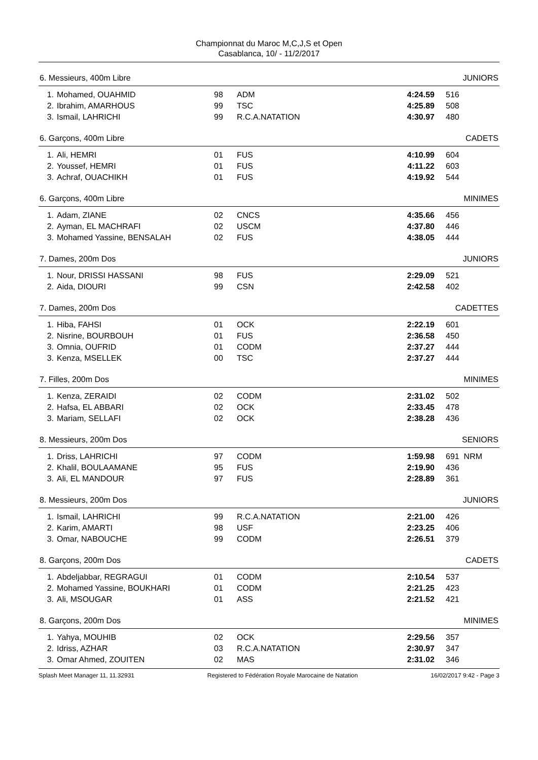Championnat du Maroc M,C,J,S et Open
Casablanca, 10/ - 11/2/2017
6. Messieurs, 400m Libre JUNIORS
| 1. | Mohamed, OUAHMID | 98 | ADM | 4:24.59 | 516 |
| 2. | Ibrahim, AMARHOUS | 99 | TSC | 4:25.89 | 508 |
| 3. | Ismail, LAHRICHI | 99 | R.C.A.NATATION | 4:30.97 | 480 |
6. Garçons, 400m Libre CADETS
| 1. | Ali, HEMRI | 01 | FUS | 4:10.99 | 604 |
| 2. | Youssef, HEMRI | 01 | FUS | 4:11.22 | 603 |
| 3. | Achraf, OUACHIKH | 01 | FUS | 4:19.92 | 544 |
6. Garçons, 400m Libre MINIMES
| 1. | Adam, ZIANE | 02 | CNCS | 4:35.66 | 456 |
| 2. | Ayman, EL MACHRAFI | 02 | USCM | 4:37.80 | 446 |
| 3. | Mohamed Yassine, BENSALAH | 02 | FUS | 4:38.05 | 444 |
7. Dames, 200m Dos JUNIORS
| 1. | Nour, DRISSI HASSANI | 98 | FUS | 2:29.09 | 521 |
| 2. | Aida, DIOURI | 99 | CSN | 2:42.58 | 402 |
7. Dames, 200m Dos CADETTES
| 1. | Hiba, FAHSI | 01 | OCK | 2:22.19 | 601 |
| 2. | Nisrine, BOURBOUH | 01 | FUS | 2:36.58 | 450 |
| 3. | Omnia, OUFRID | 01 | CODM | 2:37.27 | 444 |
| 3. | Kenza, MSELLEK | 00 | TSC | 2:37.27 | 444 |
7. Filles, 200m Dos MINIMES
| 1. | Kenza, ZERAIDI | 02 | CODM | 2:31.02 | 502 |
| 2. | Hafsa, EL ABBARI | 02 | OCK | 2:33.45 | 478 |
| 3. | Mariam, SELLAFI | 02 | OCK | 2:38.28 | 436 |
8. Messieurs, 200m Dos SENIORS
| 1. | Driss, LAHRICHI | 97 | CODM | 1:59.98 | 691 NRM |
| 2. | Khalil, BOULAAMANE | 95 | FUS | 2:19.90 | 436 |
| 3. | Ali, EL MANDOUR | 97 | FUS | 2:28.89 | 361 |
8. Messieurs, 200m Dos JUNIORS
| 1. | Ismail, LAHRICHI | 99 | R.C.A.NATATION | 2:21.00 | 426 |
| 2. | Karim, AMARTI | 98 | USF | 2:23.25 | 406 |
| 3. | Omar, NABOUCHE | 99 | CODM | 2:26.51 | 379 |
8. Garçons, 200m Dos CADETS
| 1. | Abdeljabbar, REGRAGUI | 01 | CODM | 2:10.54 | 537 |
| 2. | Mohamed Yassine, BOUKHARI | 01 | CODM | 2:21.25 | 423 |
| 3. | Ali, MSOUGAR | 01 | ASS | 2:21.52 | 421 |
8. Garçons, 200m Dos MINIMES
| 1. | Yahya, MOUHIB | 02 | OCK | 2:29.56 | 357 |
| 2. | Idriss, AZHAR | 03 | R.C.A.NATATION | 2:30.97 | 347 |
| 3. | Omar Ahmed, ZOUITEN | 02 | MAS | 2:31.02 | 346 |
Splash Meet Manager 11, 11.32931 Registered to Fédération Royale Marocaine de Natation 16/02/2017 9:42 - Page 3